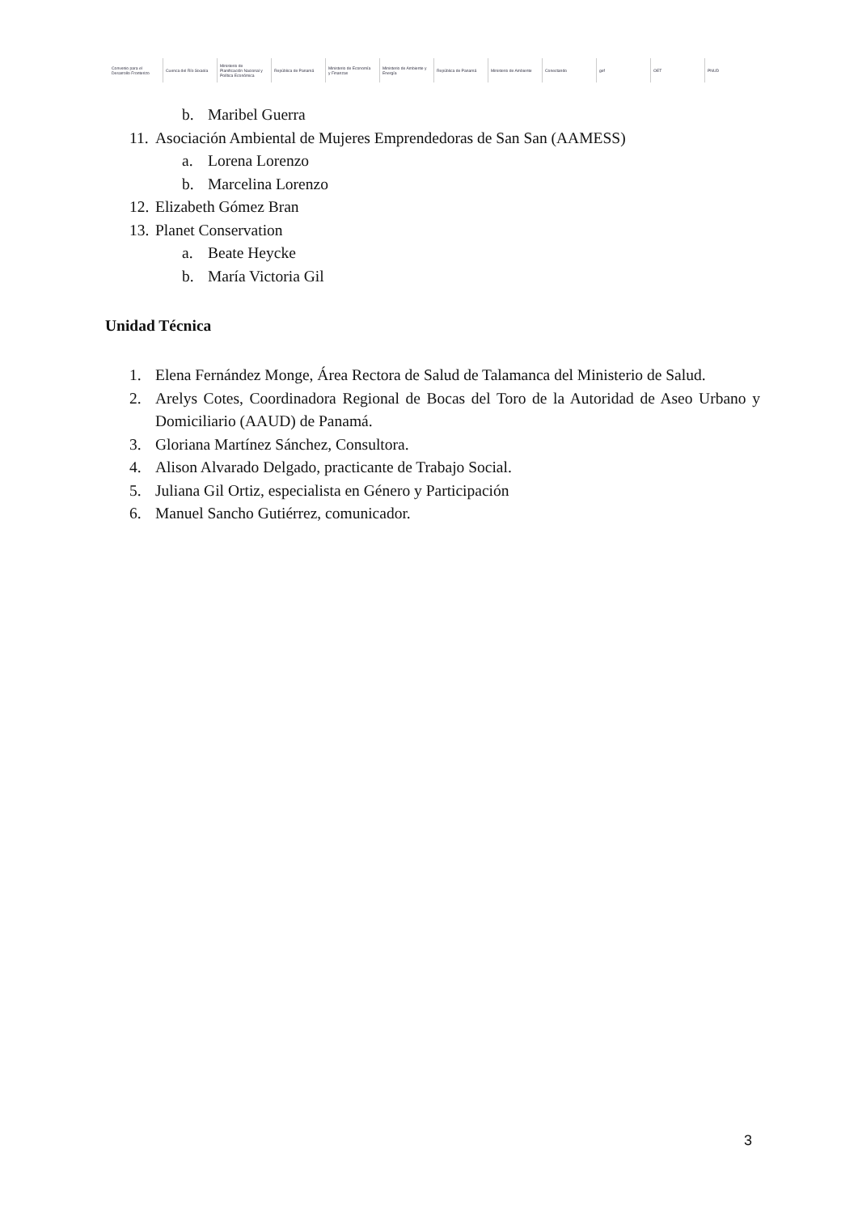Convenio para el Desarrollo Fronterizo
Cuenca del Río Sixaola
Ministerio de Planificación Nacional y Política Económica
República de Panamá
Ministerio de Economía y Finanzas
Ministerio de Ambiente y Energía
República de Panamá Ministerio de Ambiente Conectando gef OET PNUD
b. Maribel Guerra
11. Asociación Ambiental de Mujeres Emprendedoras de San San (AAMESS)
a. Lorena Lorenzo
b. Marcelina Lorenzo
12. Elizabeth Gómez Bran
13. Planet Conservation
a. Beate Heycke
b. María Victoria Gil
Unidad Técnica
1. Elena Fernández Monge, Área Rectora de Salud de Talamanca del Ministerio de Salud.
2. Arelys Cotes, Coordinadora Regional de Bocas del Toro de la Autoridad de Aseo Urbano y Domiciliario (AAUD) de Panamá.
3. Gloriana Martínez Sánchez, Consultora.
4. Alison Alvarado Delgado, practicante de Trabajo Social.
5. Juliana Gil Ortiz, especialista en Género y Participación
6. Manuel Sancho Gutiérrez, comunicador.
3